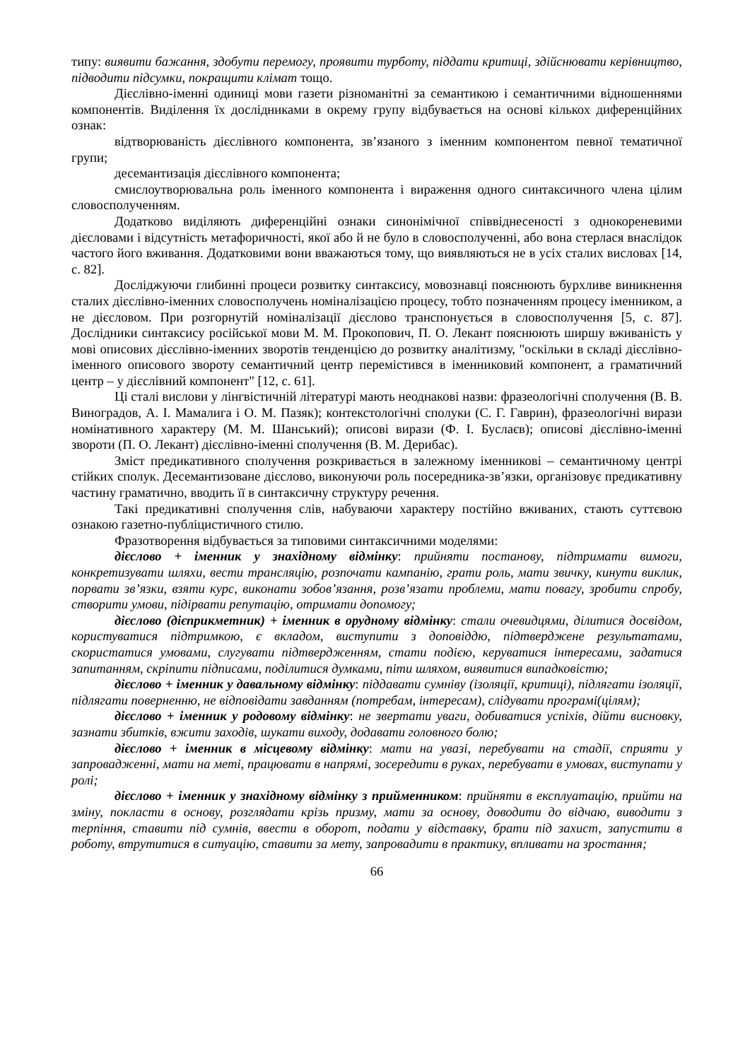типу: виявити бажання, здобути перемогу, проявити турботу, піддати критиці, здійснювати керівництво, підводити підсумки, покращити клімат тощо.
Дієслівно-іменні одиниці мови газети різноманітні за семантикою і семантичними відношеннями компонентів. Виділення їх дослідниками в окрему групу відбувається на основі кількох диференційних ознак:
відтворюваність дієслівного компонента, зв’язаного з іменним компонентом певної тематичної групи;
десемантизація дієслівного компонента;
смислоутворювальна роль іменного компонента і вираження одного синтаксичного члена цілим словосполученням.
Додатково виділяють диференційні ознаки синонімічної співвіднесеності з однокореневими дієсловами і відсутність метафоричності, якої або й не було в словосполученні, або вона стерлася внаслідок частого його вживання. Додатковими вони вважаються тому, що виявляються не в усіх сталих висловах [14, с. 82].
Досліджуючи глибинні процеси розвитку синтаксису, мовознавці пояснюють бурхливе виникнення сталих дієслівно-іменних словосполучень номіналізацією процесу, тобто позначенням процесу іменником, а не дієсловом. При розгорнутій номіналізації дієслово транспонується в словосполучення [5, с. 87]. Дослідники синтаксису російської мови М. М. Прокопович, П. О. Лекант пояснюють ширшу вживаність у мові описових дієслівно-іменних зворотів тенденцією до розвитку аналітизму, "оскільки в складі дієслівно-іменного описового звороту семантичний центр перемістився в іменниковий компонент, а граматичний центр – у дієслівний компонент" [12, с. 61].
Ці сталі вислови у лінгвістичній літературі мають неоднакові назви: фразеологічні сполучення (В. В. Виноградов, А. І. Мамалига і О. М. Пазяк); контекстологічні сполуки (С. Г. Гаврин), фразеологічні вирази номінативного характеру (М. М. Шанський); описові вирази (Ф. І. Буслаєв); описові дієслівно-іменні звороти (П. О. Лекант) дієслівно-іменні сполучення (В. М. Дерибас).
Зміст предикативного сполучення розкривається в залежному іменникові – семантичному центрі стійких сполук. Десемантизоване дієслово, виконуючи роль посередника-зв’язки, організовує предикативну частину граматично, вводить її в синтаксичну структуру речення.
Такі предикативні сполучення слів, набуваючи характеру постійно вживаних, стають суттєвою ознакою газетно-публіцистичного стилю.
Фразотворення відбувається за типовими синтаксичними моделями:
дієслово + іменник у знахідному відмінку: прийняти постанову, підтримати вимоги, конкретизувати шляхи, вести трансляцію, розпочати кампанію, грати роль, мати звичку, кинути виклик, порвати зв’язки, взяти курс, виконати зобов’язання, розв’язати проблеми, мати повагу, зробити спробу, створити умови, підірвати репутацію, отримати допомогу;
дієслово (дієприкметник) + іменник в орудному відмінку: стали очевидцями, ділитися досвідом, користуватися підтримкою, є вкладом, виступити з доповіддю, підтверджене результатами, скористатися умовами, слугувати підтвердженням, стати подією, керуватися інтересами, задатися запитанням, скріпити підписами, поділитися думками, піти шляхом, виявитися випадковістю;
дієслово + іменник у давальному відмінку: піддавати сумніву (ізоляції, критиці), підлягати ізоляції, підлягати поверненню, не відповідати завданням (потребам, інтересам), слідувати програмі(цілям);
дієслово + іменник у родовому відмінку: не звертати уваги, добиватися успіхів, дійти висновку, зазнати збитків, вжити заходів, шукати виходу, додавати головного болю;
дієслово + іменник в місцевому відмінку: мати на увазі, перебувати на стадії, сприяти у запровадженні, мати на меті, працювати в напрямі, зосередити в руках, перебувати в умовах, виступати у ролі;
дієслово + іменник у знахідному відмінку з прийменником: прийняти в експлуатацію, прийти на зміну, покласти в основу, розглядати крізь призму, мати за основу, доводити до відчаю, виводити з терпіння, ставити під сумнів, ввести в оборот, подати у відставку, брати під захист, запустити в роботу, втрутитися в ситуацію, ставити за мету, запровадити в практику, впливати на зростання;
66